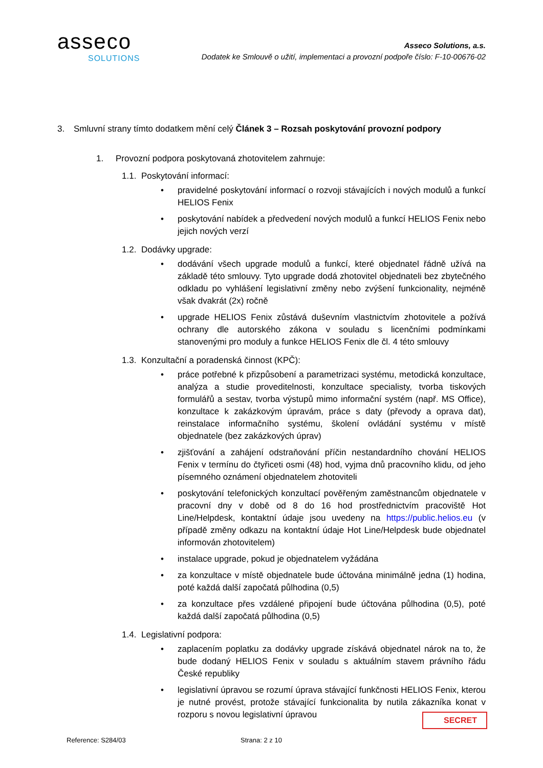asseco
SOLUTIONS
Asseco Solutions, a.s.
Dodatek ke Smlouvě o užití, implementaci a provozní podpoře číslo: F-10-00676-02
3. Smluvní strany tímto dodatkem mění celý Článek 3 – Rozsah poskytování provozní podpory
1. Provozní podpora poskytovaná zhotovitelem zahrnuje:
1.1. Poskytování informací:
• pravidelné poskytování informací o rozvoji stávajících i nových modulů a funkcí HELIOS Fenix
• poskytování nabídek a předvedení nových modulů a funkcí HELIOS Fenix nebo jejich nových verzí
1.2. Dodávky upgrade:
• dodávání všech upgrade modulů a funkcí, které objednatel řádně užívá na základě této smlouvy. Tyto upgrade dodá zhotovitel objednateli bez zbytečného odkladu po vyhlášení legislativní změny nebo zvýšení funkcionality, nejméně však dvakrát (2x) ročně
• upgrade HELIOS Fenix zůstává duševním vlastnictvím zhotovitele a požívá ochrany dle autorského zákona v souladu s licenčními podmínkami stanovenými pro moduly a funkce HELIOS Fenix dle čl. 4 této smlouvy
1.3. Konzultační a poradenská činnost (KPČ):
• práce potřebné k přizpůsobení a parametrizaci systému, metodická konzultace, analýza a studie proveditelnosti, konzultace specialisty, tvorba tiskových formulářů a sestav, tvorba výstupů mimo informační systém (např. MS Office), konzultace k zakázkovým úpravám, práce s daty (převody a oprava dat), reinstalace informačního systému, školení ovládání systému v místě objednatele (bez zakázkových úprav)
• zjišťování a zahájení odstraňování příčin nestandardního chování HELIOS Fenix v termínu do čtyřiceti osmi (48) hod, vyjma dnů pracovního klidu, od jeho písemného oznámení objednatelem zhotoviteli
• poskytování telefonických konzultací pověřeným zaměstnancům objednatele v pracovní dny v době od 8 do 16 hod prostřednictvím pracoviště Hot Line/Helpdesk, kontaktní údaje jsou uvedeny na https://public.helios.eu (v případě změny odkazu na kontaktní údaje Hot Line/Helpdesk bude objednatel informován zhotovitelem)
• instalace upgrade, pokud je objednatelem vyžádána
• za konzultace v místě objednatele bude účtována minimálně jedna (1) hodina, poté každá další započatá půlhodina (0,5)
• za konzultace přes vzdálené připojení bude účtována půlhodina (0,5), poté každá další započatá půlhodina (0,5)
1.4. Legislativní podpora:
• zaplacením poplatku za dodávky upgrade získává objednatel nárok na to, že bude dodaný HELIOS Fenix v souladu s aktuálním stavem právního řádu České republiky
• legislativní úpravou se rozumí úprava stávající funkčnosti HELIOS Fenix, kterou je nutné provést, protože stávající funkcionalita by nutila zákazníka konat v rozporu s novou legislativní úpravou
SECRET
Reference: S284/03 Strana: 2 z 10